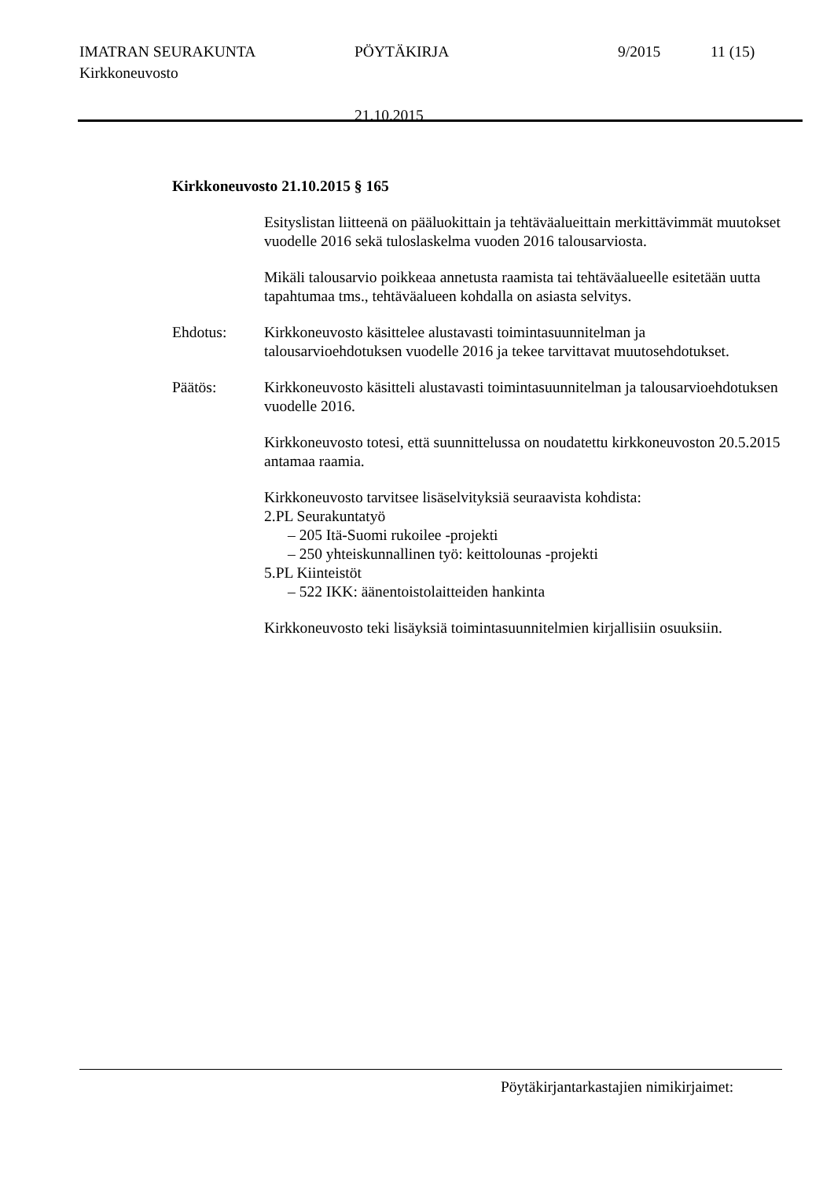IMATRAN SEURAKUNTA PÖYTÄKIRJA 9/2015 11 (15)
Kirkkoneuvosto
21.10.2015
Kirkkoneuvosto 21.10.2015 § 165
Esityslistan liitteenä on pääluokittain ja tehtäväalueittain merkittävimmät muutokset vuodelle 2016 sekä tuloslaskelma vuoden 2016 talousarviosta.
Mikäli talousarvio poikkeaa annetusta raamista tai tehtäväalueelle esitetään uutta tapahtumaa tms., tehtäväalueen kohdalla on asiasta selvitys.
Ehdotus: Kirkkoneuvosto käsittelee alustavasti toimintasuunnitelman ja talousarvioehdotuksen vuodelle 2016 ja tekee tarvittavat muutosehdotukset.
Päätös: Kirkkoneuvosto käsitteli alustavasti toimintasuunnitelman ja talousarvioehdotuksen vuodelle 2016.
Kirkkoneuvosto totesi, että suunnittelussa on noudatettu kirkkoneuvoston 20.5.2015 antamaa raamia.
Kirkkoneuvosto tarvitsee lisäselvityksiä seuraavista kohdista:
2.PL Seurakuntatyö
– 205 Itä-Suomi rukoilee -projekti
– 250 yhteiskunnallinen työ: keittolounas -projekti
5.PL Kiinteistöt
– 522 IKK: äänentoistolaitteiden hankinta
Kirkkoneuvosto teki lisäyksiä toimintasuunnitelmien kirjallisiin osuuksiin.
Pöytäkirjantarkastajien nimikirjaimet: